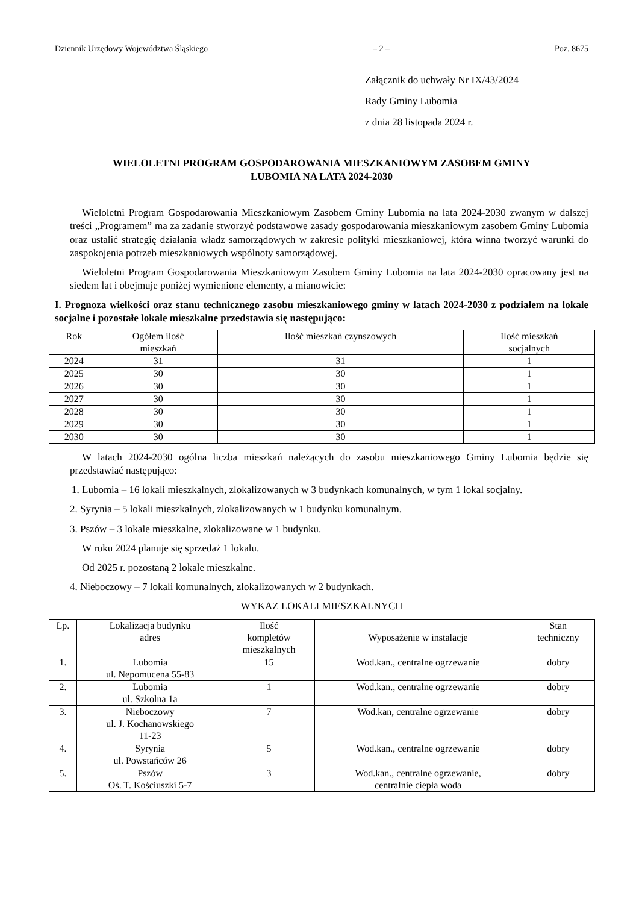Dziennik Urzędowy Województwa Śląskiego – 2 – Poz. 8675
Załącznik do uchwały Nr IX/43/2024
Rady Gminy Lubomia
z dnia 28 listopada 2024 r.
WIELOLETNI PROGRAM GOSPODAROWANIA MIESZKANIOWYM ZASOBEM GMINY
LUBOMIA NA LATA 2024-2030
Wieloletni Program Gospodarowania Mieszkaniowym Zasobem Gminy Lubomia na lata 2024-2030 zwanym w dalszej treści „Programem” ma za zadanie stworzyć podstawowe zasady gospodarowania mieszkaniowym zasobem Gminy Lubomia oraz ustalić strategię działania władz samorządowych w zakresie polityki mieszkaniowej, która winna tworzyć warunki do zaspokojenia potrzeb mieszkaniowych wspólnoty samorządowej.
Wieloletni Program Gospodarowania Mieszkaniowym Zasobem Gminy Lubomia na lata 2024-2030 opracowany jest na siedem lat i obejmuje poniżej wymienione elementy, a mianowicie:
I. Prognoza wielkości oraz stanu technicznego zasobu mieszkaniowego gminy w latach 2024-2030 z podziałem na lokale socjalne i pozostałe lokale mieszkalne przedstawia się następująco:
| Rok | Ogółem ilość mieszkań | Ilość mieszkań czynszowych | Ilość mieszkań socjalnych |
| --- | --- | --- | --- |
| 2024 | 31 | 31 | 1 |
| 2025 | 30 | 30 | 1 |
| 2026 | 30 | 30 | 1 |
| 2027 | 30 | 30 | 1 |
| 2028 | 30 | 30 | 1 |
| 2029 | 30 | 30 | 1 |
| 2030 | 30 | 30 | 1 |
W latach 2024-2030 ogólna liczba mieszkań należących do zasobu mieszkaniowego Gminy Lubomia będzie się przedstawiać następująco:
1. Lubomia – 16 lokali mieszkalnych, zlokalizowanych w 3 budynkach komunalnych, w tym 1 lokal socjalny.
2. Syrynia – 5 lokali mieszkalnych, zlokalizowanych w 1 budynku komunalnym.
3. Pszów – 3 lokale mieszkalne, zlokalizowane w 1 budynku.
W roku 2024 planuje się sprzedaż 1 lokalu.
Od 2025 r. pozostaną 2 lokale mieszkalne.
4. Nieboczowy – 7 lokali komunalnych, zlokalizowanych w 2 budynkach.
WYKAZ LOKALI MIESZKALNYCH
| Lp. | Lokalizacja budynku adres | Ilość kompletów mieszkalnych | Wyposażenie w instalacje | Stan techniczny |
| --- | --- | --- | --- | --- |
| 1. | Lubomia ul. Nepomucena 55-83 | 15 | Wod.kan., centralne ogrzewanie | dobry |
| 2. | Lubomia ul. Szkolna 1a | 1 | Wod.kan., centralne ogrzewanie | dobry |
| 3. | Nieboczowy ul. J. Kochanowskiego 11-23 | 7 | Wod.kan, centralne ogrzewanie | dobry |
| 4. | Syrynia ul. Powstańców 26 | 5 | Wod.kan., centralne ogrzewanie | dobry |
| 5. | Pszów Oś. T. Kościuszki 5-7 | 3 | Wod.kan., centralne ogrzewanie, centralnie ciepła woda | dobry |